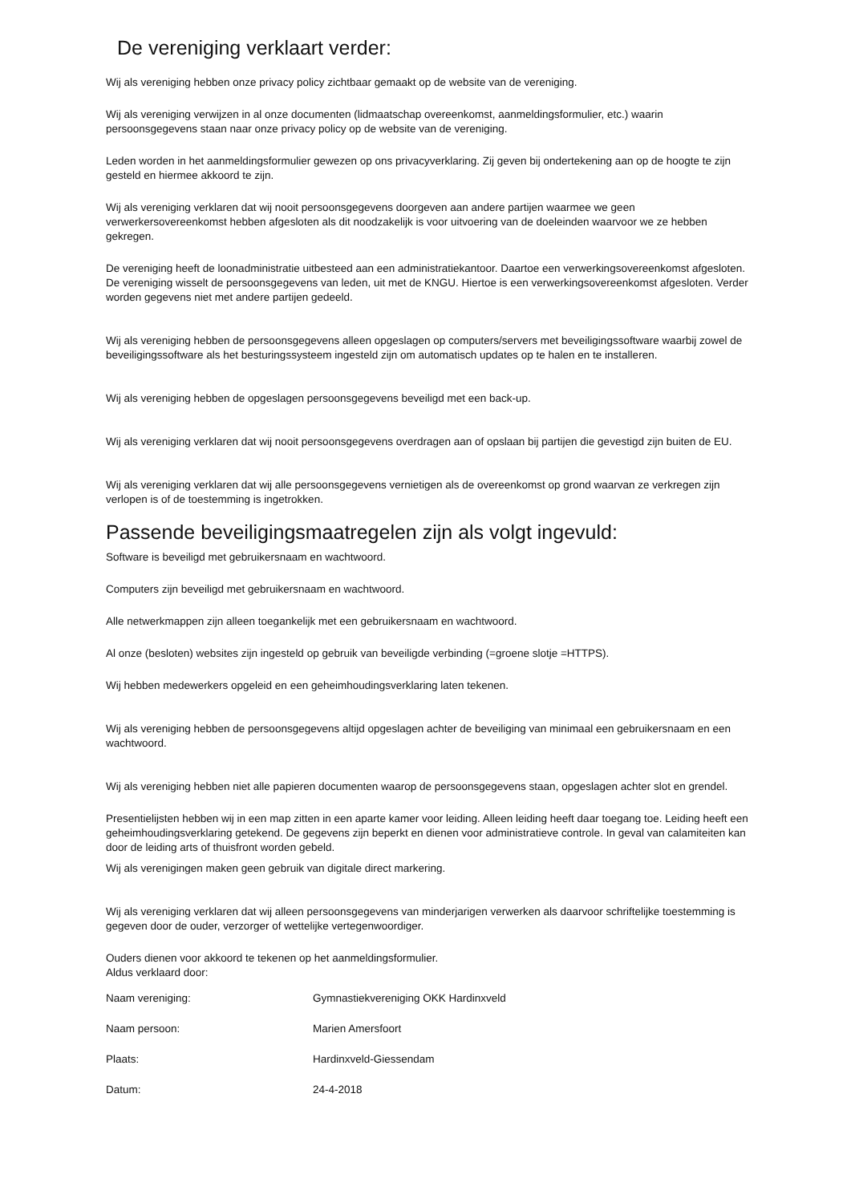De vereniging verklaart verder:
Wij als vereniging hebben onze privacy policy zichtbaar gemaakt op de website van de vereniging.
Wij als vereniging verwijzen in al onze documenten (lidmaatschap overeenkomst, aanmeldingsformulier, etc.) waarin persoonsgegevens staan naar onze privacy policy op de website van de vereniging.
Leden worden in het aanmeldingsformulier gewezen op ons privacyverklaring. Zij geven bij ondertekening aan op de hoogte te zijn gesteld en hiermee akkoord te zijn.
Wij als vereniging verklaren dat wij nooit persoonsgegevens doorgeven aan andere partijen waarmee we geen verwerkersovereenkomst hebben afgesloten als dit noodzakelijk is voor uitvoering van de doeleinden waarvoor we ze hebben gekregen.
De vereniging heeft de loonadministratie uitbesteed aan een administratiekantoor. Daartoe een verwerkingsovereenkomst afgesloten. De vereniging wisselt de persoonsgegevens van leden, uit met de KNGU. Hiertoe is een verwerkingsovereenkomst afgesloten. Verder worden gegevens niet met andere partijen gedeeld.
Wij als vereniging hebben de persoonsgegevens alleen opgeslagen op computers/servers met beveiligingssoftware waarbij zowel de beveiligingssoftware als het besturingssysteem ingesteld zijn om automatisch updates op te halen en te installeren.
Wij als vereniging hebben de opgeslagen persoonsgegevens beveiligd met een back-up.
Wij als vereniging verklaren dat wij nooit persoonsgegevens overdragen aan of opslaan bij partijen die gevestigd zijn buiten de EU.
Wij als vereniging verklaren dat wij alle persoonsgegevens vernietigen als de overeenkomst op grond waarvan ze verkregen zijn verlopen is of de toestemming is ingetrokken.
Passende beveiligingsmaatregelen zijn als volgt ingevuld:
Software is beveiligd met gebruikersnaam en wachtwoord.
Computers zijn beveiligd met gebruikersnaam en wachtwoord.
Alle netwerkmappen zijn alleen toegankelijk met een gebruikersnaam en wachtwoord.
Al onze (besloten) websites zijn ingesteld op gebruik van beveiligde verbinding (=groene slotje =HTTPS).
Wij hebben medewerkers opgeleid en een geheimhoudingsverklaring laten tekenen.
Wij als vereniging hebben de persoonsgegevens altijd opgeslagen achter de beveiliging van minimaal een gebruikersnaam en een wachtwoord.
Wij als vereniging hebben niet alle papieren documenten waarop de persoonsgegevens staan, opgeslagen achter slot en grendel.
Presentielijsten hebben wij in een map zitten in een aparte kamer voor leiding. Alleen leiding heeft daar toegang toe. Leiding heeft een geheimhoudingsverklaring getekend. De gegevens zijn beperkt en dienen voor administratieve controle. In geval van calamiteiten kan door de leiding arts of thuisfront worden gebeld.
Wij als verenigingen maken geen gebruik van digitale direct markering.
Wij als vereniging verklaren dat wij alleen persoonsgegevens van minderjarigen verwerken als daarvoor schriftelijke toestemming is gegeven door de ouder, verzorger of wettelijke vertegenwoordiger.
Ouders dienen voor akkoord te tekenen op het aanmeldingsformulier.
Aldus verklaard door:
| Naam vereniging: | Gymnastiekvereniging OKK Hardinxveld |
| Naam persoon: | Marien Amersfoort |
| Plaats: | Hardinxveld-Giessendam |
| Datum: | 24-4-2018 |